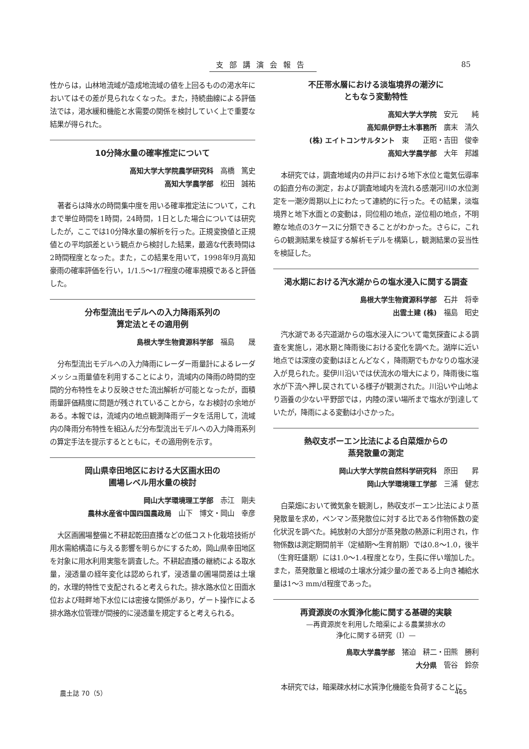支部講演会報告 85
性からは，山林地流域が造成地流域の値を上回るものの渇水年においてはその差が見られなくなった。また，持続曲線による評価法では，渇水緩和機能と水需要の関係を検討していく上で重要な結果が得られた。
10分降水量の確率推定について
高知大学大学院農学研究科　高橋　篤史
高知大学農学部　松田　誠祐
著者らは降水の時間集中度を用いる確率推定法について，これまで単位時間を1時間，24時間，1日とした場合については研究したが，ここでは10分降水量の解析を行った。正規変換値と正規値との平均誤差という観点から検討した結果，最適な代表時間は2時間程度となった。また，この結果を用いて，1998年9月高知豪雨の確率評価を行い，1/1.5～1/7程度の確率規模であると評価した。
分布型流出モデルへの入力降雨系列の
算定法とその適用例
島根大学生物資源科学部　福島　　晟
分布型流出モデルへの入力降雨にレーダー雨量計によるレーダメッシュ雨量値を利用することにより，流域内の降雨の時間的空間的分布特性をより反映させた流出解析が可能となったが，面積雨量評価精度に問題が残されていることから，なお検討の余地がある。本報では，流域内の地点観測降雨データを活用して，流域内の降雨分布特性を組込んだ分布型流出モデルへの入力降雨系列の算定手法を提示するとともに，その適用例を示す。
岡山県幸田地区における大区画水田の
圃場レベル用水量の検討
岡山大学環境理工学部　赤江　剛夫
農林水産省中国四国農政局　山下　博文・岡山　幸彦
大区画圃場整備と不耕起乾田直播などの低コスト化栽培技術が用水需給構造に与える影響を明らかにするため，岡山県幸田地区を対象に用水利用実態を調査した。不耕起直播の継続による取水量，浸透量の経年変化は認められず，浸透量の圃場間差は土壌的，水理的特性で支配されると考えられた。排水路水位と田面水位および畦畔地下水位には密接な関係があり，ゲート操作による排水路水位管理が間接的に浸透量を規定すると考えられる。
不圧帯水層における淡塩境界の潮汐に
ともなう変動特性
高知大学大学院　安元　　純
高知県伊野土木事務所　廣末　清久
(株) エイトコンサルタント　東　　正昭・吉田　俊幸
高知大学農学部　大年　邦雄
本研究では，調査地域内の井戸における地下水位と電気伝導率の鉛直分布の測定，および調査地域内を流れる感潮河川の水位測定を一潮汐周期以上にわたって連続的に行った。その結果，淡塩境界と地下水面との変動は，同位相の地点，逆位相の地点，不明瞭な地点の3ケースに分類できることがわかった。さらに，これらの観測結果を検証する解析モデルを構築し，観測結果の妥当性を検証した。
渇水期における汽水湖からの塩水浸入に関する調査
島根大学生物資源科学部　石井　将幸
出雲土建 (株)　福島　昭史
汽水湖である宍道湖からの塩水浸入について電気探査による調査を実施し，渇水期と降雨後における変化を調べた。湖岸に近い地点では深度の変動はほとんどなく，降雨期でもかなりの塩水浸入が見られた。斐伊川沿いでは伏流水の増大により，降雨後に塩水が下流へ押し戻されている様子が観測された。川沿いや山地より涵養の少ない平野部では，内陸の深い場所まで塩水が到達していたが，降雨による変動は小さかった。
熱収支ボーエン比法による白菜畑からの
蒸発散量の測定
岡山大学大学院自然科学研究科　原田　　昇
岡山大学環境理工学部　三浦　健志
白菜畑において微気象を観測し，熱収支ボーエン比法により蒸発散量を求め，ペンマン蒸発散位に対する比である作物係数の変化状況を調べた。純放射の大部分が蒸発散の熱源に利用され，作物係数は測定期間前半（定植期～生育前期）では0.8～1.0，後半（生育旺盛期）には1.0～1.4程度となり，生長に伴い増加した。また，蒸発散量と根域の土壌水分減少量の差である上向き補給水量は1～3 mm/d程度であった。
再資源炭の水質浄化能に関する基礎的実験
—再資源炭を利用した暗渠による農業排水の
浄化に関する研究（I）—
鳥取大学農学部　猪迫　耕二・田熊　勝利
大分県　管谷　鈴奈
本研究では，暗渠疎水材に水質浄化機能を負荷することに
農土誌 70（5） 465